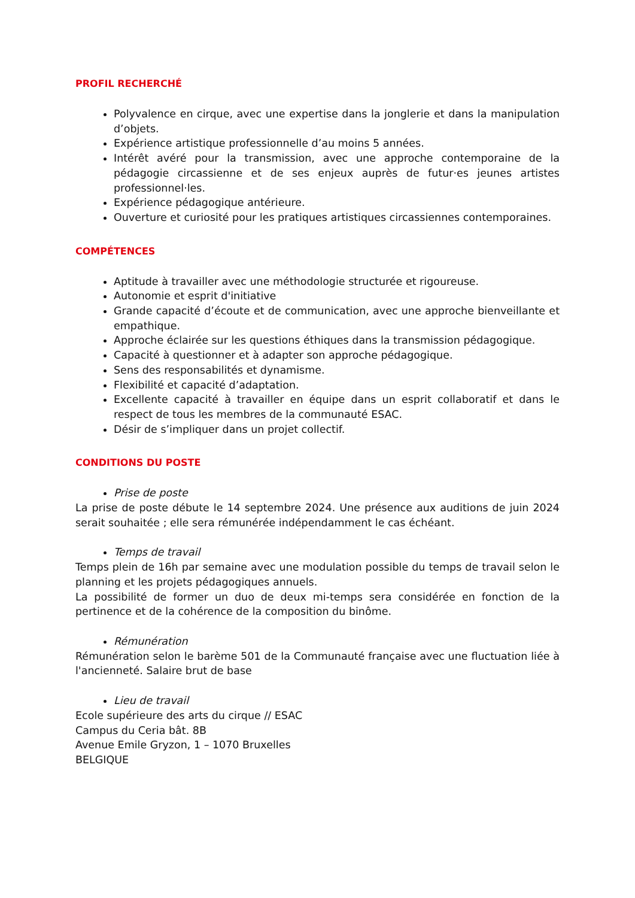PROFIL RECHERCHÉ
Polyvalence en cirque, avec une expertise dans la jonglerie et dans la manipulation d’objets.
Expérience artistique professionnelle d’au moins 5 années.
Intérêt avéré pour la transmission, avec une approche contemporaine de la pédagogie circassienne et de ses enjeux auprès de futur·es jeunes artistes professionnel·les.
Expérience pédagogique antérieure.
Ouverture et curiosité pour les pratiques artistiques circassiennes contemporaines.
COMPÉTENCES
Aptitude à travailler avec une méthodologie structurée et rigoureuse.
Autonomie et esprit d'initiative
Grande capacité d’écoute et de communication, avec une approche bienveillante et empathique.
Approche éclairée sur les questions éthiques dans la transmission pédagogique.
Capacité à questionner et à adapter son approche pédagogique.
Sens des responsabilités et dynamisme.
Flexibilité et capacité d’adaptation.
Excellente capacité à travailler en équipe dans un esprit collaboratif et dans le respect de tous les membres de la communauté ESAC.
Désir de s’impliquer dans un projet collectif.
CONDITIONS DU POSTE
Prise de poste
La prise de poste débute le 14 septembre 2024. Une présence aux auditions de juin 2024 serait souhaitée ; elle sera rémunérée indépendamment le cas échéant.
Temps de travail
Temps plein de 16h par semaine avec une modulation possible du temps de travail selon le planning et les projets pédagogiques annuels.
La possibilité de former un duo de deux mi-temps sera considérée en fonction de la pertinence et de la cohérence de la composition du binôme.
Rémunération
Rémunération selon le barème 501 de la Communauté française avec une fluctuation liée à l'ancienneté. Salaire brut de base
Lieu de travail
Ecole supérieure des arts du cirque // ESAC
Campus du Ceria bât. 8B
Avenue Emile Gryzon, 1 – 1070 Bruxelles
BELGIQUE